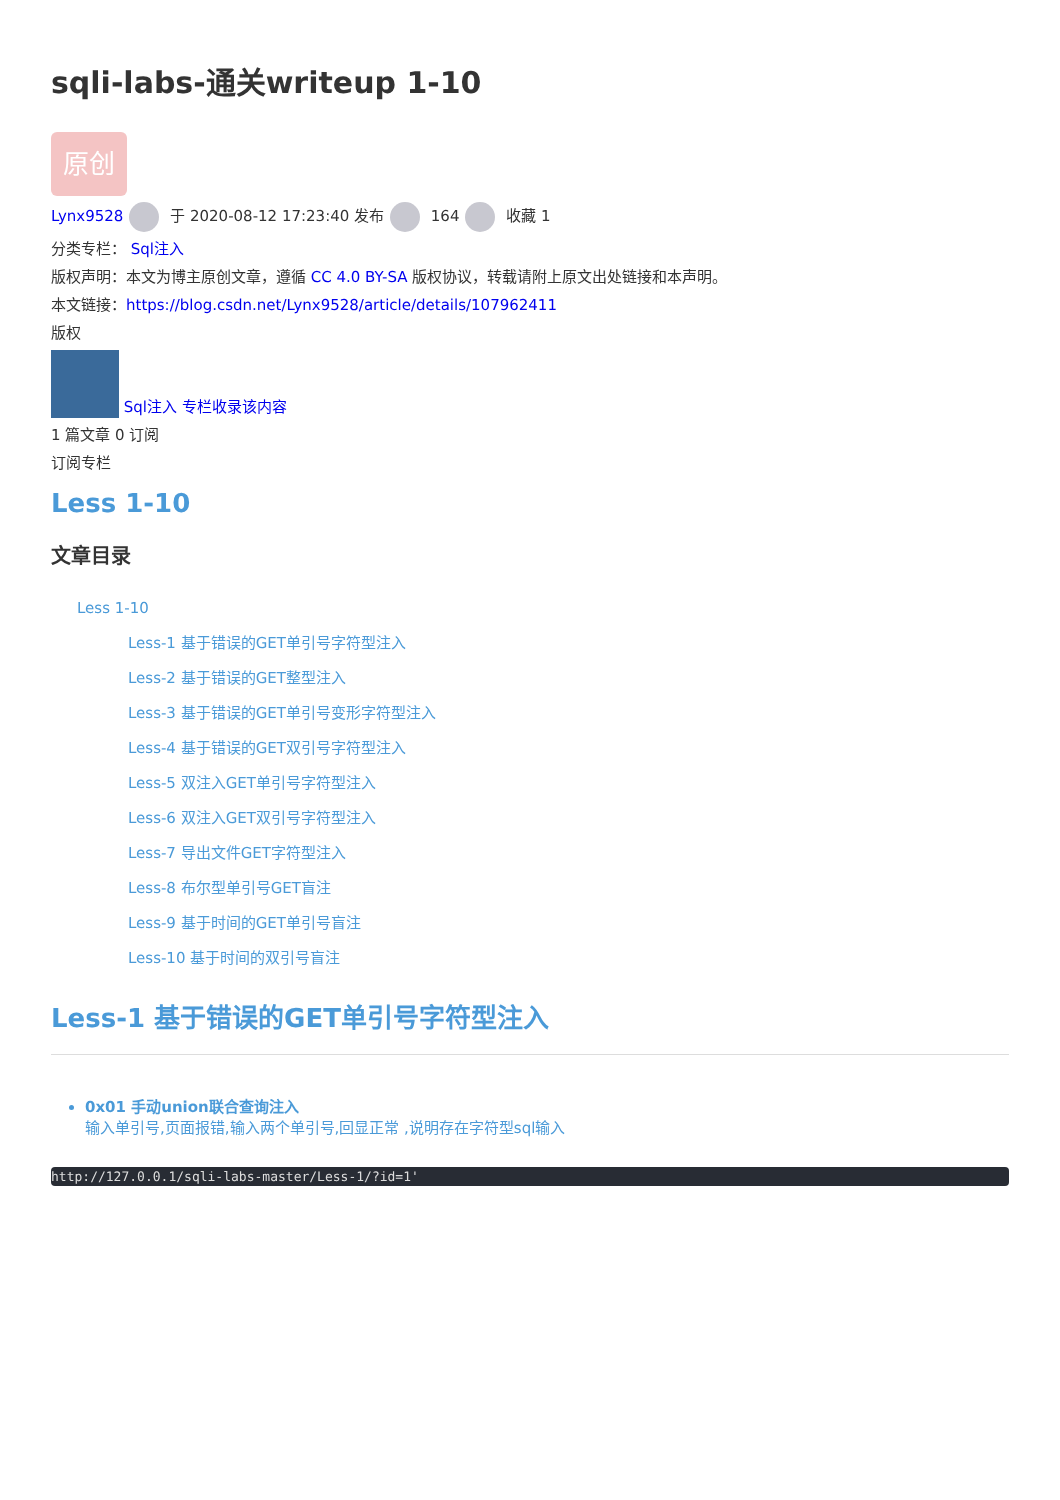sqli-labs-通关writeup 1-10
原创
Lynx9528 于 2020-08-12 17:23:40 发布 164 收藏 1
分类专栏： Sql注入
版权声明：本文为博主原创文章，遵循 CC 4.0 BY-SA 版权协议，转载请附上原文出处链接和本声明。
本文链接：https://blog.csdn.net/Lynx9528/article/details/107962411
版权
Sql注入 专栏收录该内容
1 篇文章 0 订阅
订阅专栏
Less 1-10
文章目录
Less 1-10
Less-1 基于错误的GET单引号字符型注入
Less-2 基于错误的GET整型注入
Less-3 基于错误的GET单引号变形字符型注入
Less-4 基于错误的GET双引号字符型注入
Less-5 双注入GET单引号字符型注入
Less-6 双注入GET双引号字符型注入
Less-7 导出文件GET字符型注入
Less-8 布尔型单引号GET盲注
Less-9 基于时间的GET单引号盲注
Less-10 基于时间的双引号盲注
Less-1 基于错误的GET单引号字符型注入
0x01 手动union联合查询注入
输入单引号,页面报错,输入两个单引号,回显正常 ,说明存在字符型sql输入
http://127.0.0.1/sqli-labs-master/Less-1/?id=1'